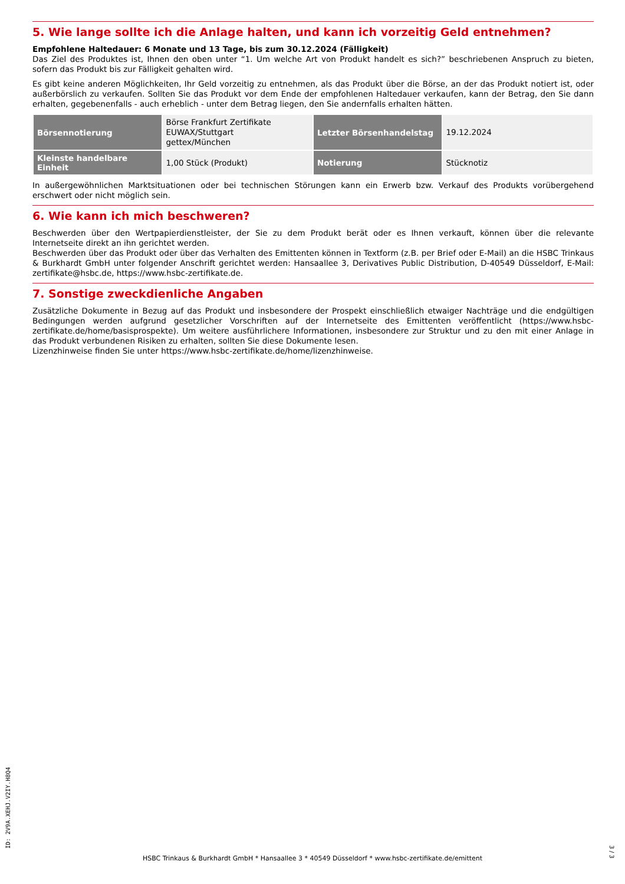5. Wie lange sollte ich die Anlage halten, und kann ich vorzeitig Geld entnehmen?
Empfohlene Haltedauer: 6 Monate und 13 Tage, bis zum 30.12.2024 (Fälligkeit)
Das Ziel des Produktes ist, Ihnen den oben unter “1. Um welche Art von Produkt handelt es sich?” beschriebenen Anspruch zu bieten, sofern das Produkt bis zur Fälligkeit gehalten wird.
Es gibt keine anderen Möglichkeiten, Ihr Geld vorzeitig zu entnehmen, als das Produkt über die Börse, an der das Produkt notiert ist, oder außerbörslich zu verkaufen. Sollten Sie das Produkt vor dem Ende der empfohlenen Haltedauer verkaufen, kann der Betrag, den Sie dann erhalten, gegebenenfalls - auch erheblich - unter dem Betrag liegen, den Sie andernfalls erhalten hätten.
| Börsennotierung | Börse Frankfurt Zertifikate EUWAX/Stuttgart gettex/München | Letzter Börsenhandelstag | 19.12.2024 |
| Kleinste handelbare Einheit | 1,00 Stück (Produkt) | Notierung | Stücknotiz |
In außergewöhnlichen Marktsituationen oder bei technischen Störungen kann ein Erwerb bzw. Verkauf des Produkts vorübergehend erschwert oder nicht möglich sein.
6. Wie kann ich mich beschweren?
Beschwerden über den Wertpapierdienstleister, der Sie zu dem Produkt berät oder es Ihnen verkauft, können über die relevante Internetseite direkt an ihn gerichtet werden.
Beschwerden über das Produkt oder über das Verhalten des Emittenten können in Textform (z.B. per Brief oder E-Mail) an die HSBC Trinkaus & Burkhardt GmbH unter folgender Anschrift gerichtet werden: Hansaallee 3, Derivatives Public Distribution, D-40549 Düsseldorf, E-Mail: zertifikate@hsbc.de, https://www.hsbc-zertifikate.de.
7. Sonstige zweckdienliche Angaben
Zusätzliche Dokumente in Bezug auf das Produkt und insbesondere der Prospekt einschließlich etwaiger Nachträge und die endgültigen Bedingungen werden aufgrund gesetzlicher Vorschriften auf der Internetseite des Emittenten veröffentlicht (https://www.hsbc-zertifikate.de/home/basisprospekte). Um weitere ausführlichere Informationen, insbesondere zur Struktur und zu den mit einer Anlage in das Produkt verbundenen Risiken zu erhalten, sollten Sie diese Dokumente lesen.
Lizenzhinweise finden Sie unter https://www.hsbc-zertifikate.de/home/lizenzhinweise.
ID: 2V9A.XEHJ.V2IY.H8Q4
HSBC Trinkaus & Burkhardt GmbH * Hansaallee 3 * 40549 Düsseldorf * www.hsbc-zertifikate.de/emittent
3 / 3